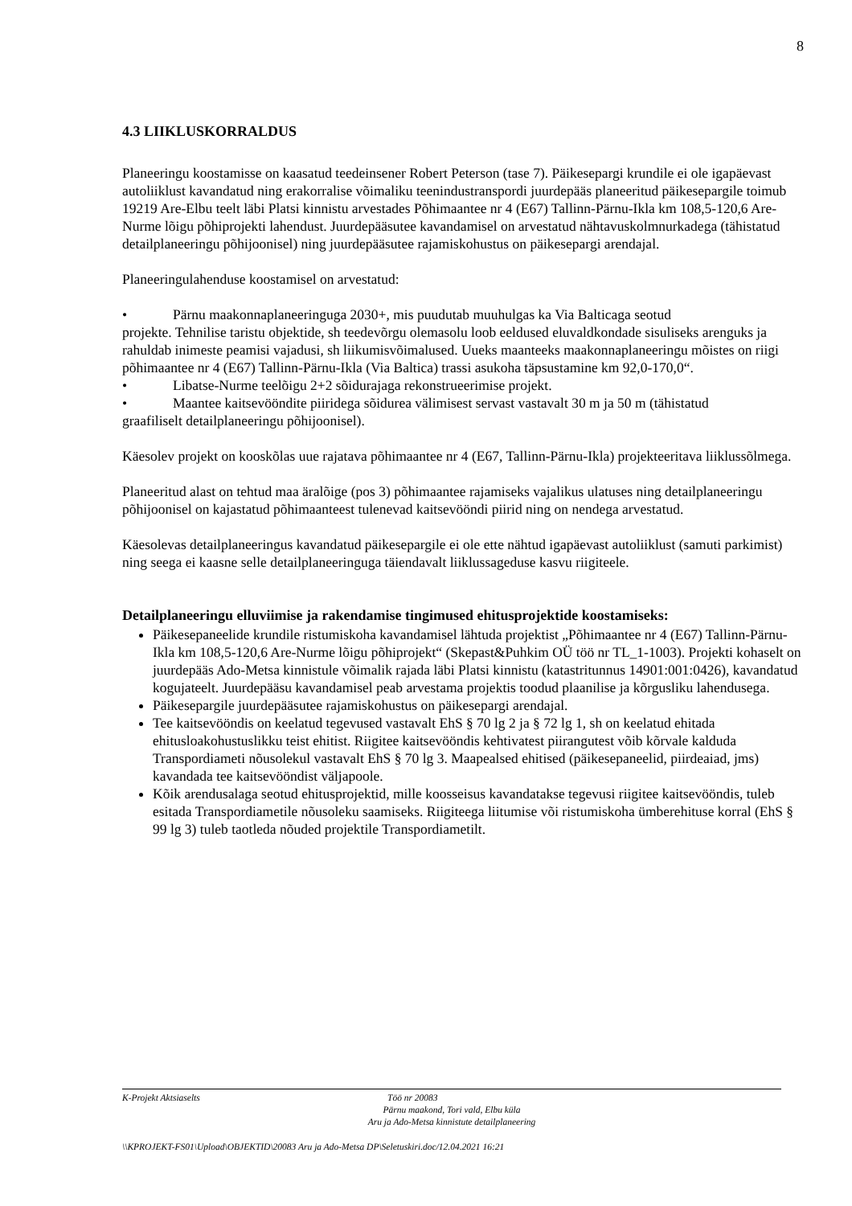8
4.3 LIIKLUSKORRALDUS
Planeeringu koostamisse on kaasatud teedeinsener Robert Peterson (tase 7). Päikesepargi krundile ei ole igapäevast autoliiklust kavandatud ning erakorralise võimaliku teenindustranspordi juurdepääs planeeritud päikesepargile toimub 19219 Are-Elbu teelt läbi Platsi kinnistu arvestades Põhimaantee nr 4 (E67) Tallinn-Pärnu-Ikla km 108,5-120,6 Are-Nurme lõigu põhiprojekti lahendust. Juurdepääsutee kavandamisel on arvestatud nähtavuskolmnurkadega (tähistatud detailplaneeringu põhijoonisel) ning juurdepääsutee rajamiskohustus on päikesepargi arendajal.
Planeeringulahenduse koostamisel on arvestatud:
• Pärnu maakonnaplaneeringuga 2030+, mis puudutab muuhulgas ka Via Balticaga seotud
projekte. Tehnilise taristu objektide, sh teedevõrgu olemasolu loob eeldused eluvaldkondade sisuliseks arenguks ja rahuldab inimeste peamisi vajadusi, sh liikumisvõimalused. Uueks maanteeks maakonnaplaneeringu mõistes on riigi põhimaantee nr 4 (E67) Tallinn-Pärnu-Ikla (Via Baltica) trassi asukoha täpsustamine km 92,0-170,0“.
• Libatse-Nurme teelõigu 2+2 sõidurajaga rekonstrueerimise projekt.
• Maantee kaitsevööndite piiridega sõidurea välimisest servast vastavalt 30 m ja 50 m (tähistatud
graafiliselt detailplaneeringu põhijoonisel).
Käesolev projekt on kooskõlas uue rajatava põhimaantee nr 4 (E67, Tallinn-Pärnu-Ikla) projekteeritava liiklussõlmega.
Planeeritud alast on tehtud maa äralõige (pos 3) põhimaantee rajamiseks vajalikus ulatuses ning detailplaneeringu põhijoonisel on kajastatud põhimaanteest tulenevad kaitsevööndi piirid ning on nendega arvestatud.
Käesolevas detailplaneeringus kavandatud päikesepargile ei ole ette nähtud igapäevast autoliiklust (samuti parkimist) ning seega ei kaasne selle detailplaneeringuga täiendavalt liiklussageduse kasvu riigiteele.
Detailplaneeringu elluviimise ja rakendamise tingimused ehitusprojektide koostamiseks:
Päikesepaneelide krundile ristumiskoha kavandamisel lähtuda projektist „Põhimaantee nr 4 (E67) Tallinn-Pärnu-Ikla km 108,5-120,6 Are-Nurme lõigu põhiprojekt“ (Skepast&Puhkim OÜ töö nr TL_1-1003). Projekti kohaselt on juurdepääs Ado-Metsa kinnistule võimalik rajada läbi Platsi kinnistu (katastritunnus 14901:001:0426), kavandatud kogujateelt. Juurdepääsu kavandamisel peab arvestama projektis toodud plaanilise ja kõrgusliku lahendusega.
Päikesepargile juurdepääsutee rajamiskohustus on päikesepargi arendajal.
Tee kaitsevööndis on keelatud tegevused vastavalt EhS § 70 lg 2 ja § 72 lg 1, sh on keelatud ehitada ehitusloakohustuslikku teist ehitist. Riigitee kaitsevööndis kehtivatest piirangutest võib kõrvale kalduda Transpordiameti nõusolekul vastavalt EhS § 70 lg 3. Maapealsed ehitised (päikesepaneelid, piirdeaiad, jms) kavandada tee kaitsevööndist väljapoole.
Kõik arendusalaga seotud ehitusprojektid, mille koosseisus kavandatakse tegevusi riigitee kaitsevööndis, tuleb esitada Transpordiametile nõusoleku saamiseks. Riigiteega liitumise või ristumiskoha ümberehituse korral (EhS § 99 lg 3) tuleb taotleda nõuded projektile Transpordiametilt.
K-Projekt Aktsiaselts Töö nr 20083
Pärnu maakond, Tori vald, Elbu küla
Aru ja Ado-Metsa kinnistute detailplaneering
\\KPROJEKT-FS01\Upload\OBJEKTID\20083 Aru ja Ado-Metsa DP\Seletuskiri.doc/12.04.2021 16:21